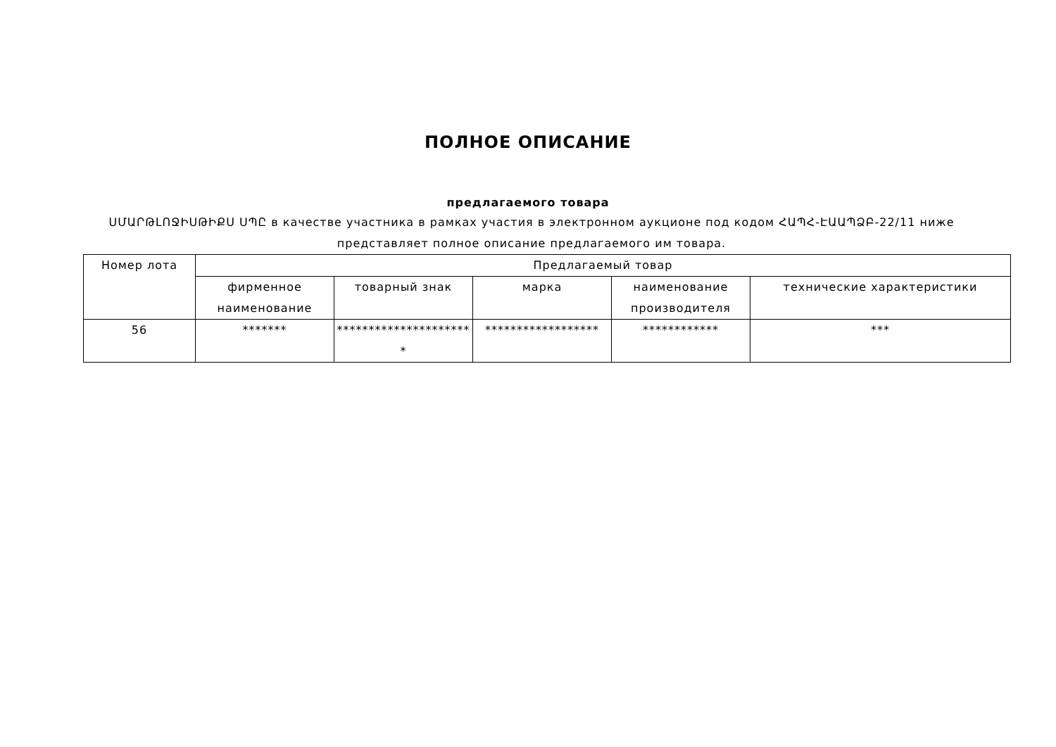ПОЛНОЕ ОПИСАНИЕ
предлагаемого товара
ՍՄԱՐԹԼՈՋԻՍԹԻՔՍ ՍՊԸ в качестве участника в рамках участия в электронном аукционе под кодом ՀԱՊՀ-ԷԱԱՊՁԲ-22/11 ниже представляет полное описание предлагаемого им товара.
| Номер лота | Предлагаемый товар | | | | |
| --- | --- | --- | --- | --- | --- |
| | фирменное наименование | товарный знак | марка | наименование производителя | технические характеристики |
| 56 | ******* | ********************** | ****************** | ************ | *** |